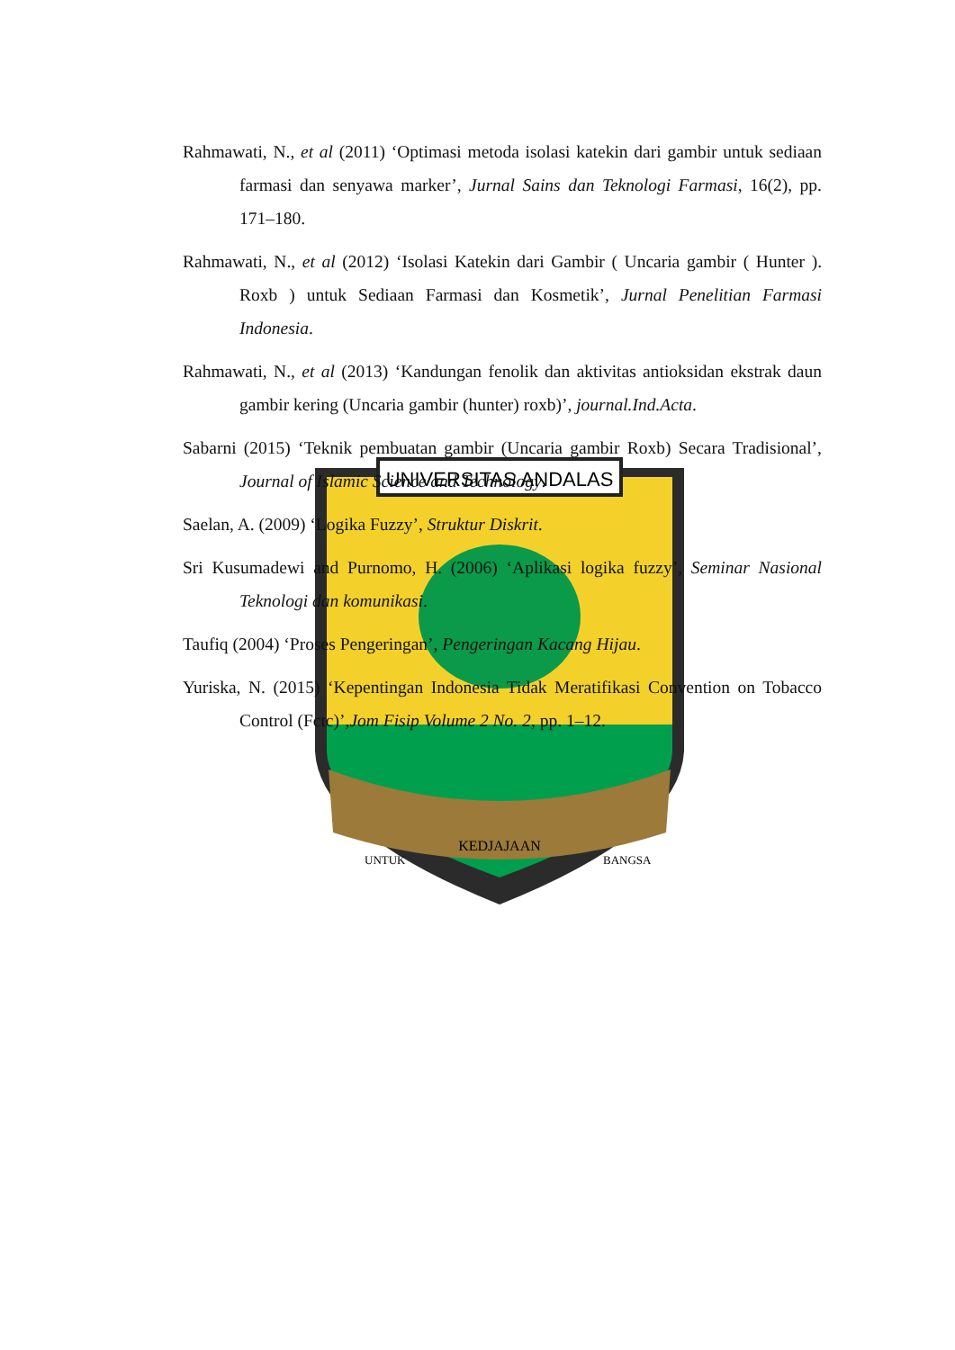UNIVERSITAS ANDALAS
KEDJAJAAN
UNTUK
BANGSA
Rahmawati, N., et al (2011) ‘Optimasi metoda isolasi katekin dari gambir untuk sediaan farmasi dan senyawa marker’, Jurnal Sains dan Teknologi Farmasi, 16(2), pp. 171–180.
Rahmawati, N., et al (2012) ‘Isolasi Katekin dari Gambir ( Uncaria gambir ( Hunter ). Roxb ) untuk Sediaan Farmasi dan Kosmetik’, Jurnal Penelitian Farmasi Indonesia.
Rahmawati, N., et al (2013) ‘Kandungan fenolik dan aktivitas antioksidan ekstrak daun gambir kering (Uncaria gambir (hunter) roxb)’, journal.Ind.Acta.
Sabarni (2015) ‘Teknik pembuatan gambir (Uncaria gambir Roxb) Secara Tradisional’, Journal of Islamic Science and Technology.
Saelan, A. (2009) ‘Logika Fuzzy’, Struktur Diskrit.
Sri Kusumadewi and Purnomo, H. (2006) ‘Aplikasi logika fuzzy’, Seminar Nasional Teknologi dan komunikasi.
Taufiq (2004) ‘Proses Pengeringan’, Pengeringan Kacang Hijau.
Yuriska, N. (2015) ‘Kepentingan Indonesia Tidak Meratifikasi Convention on Tobacco Control (Fctc)’,Jom Fisip Volume 2 No. 2, pp. 1–12.